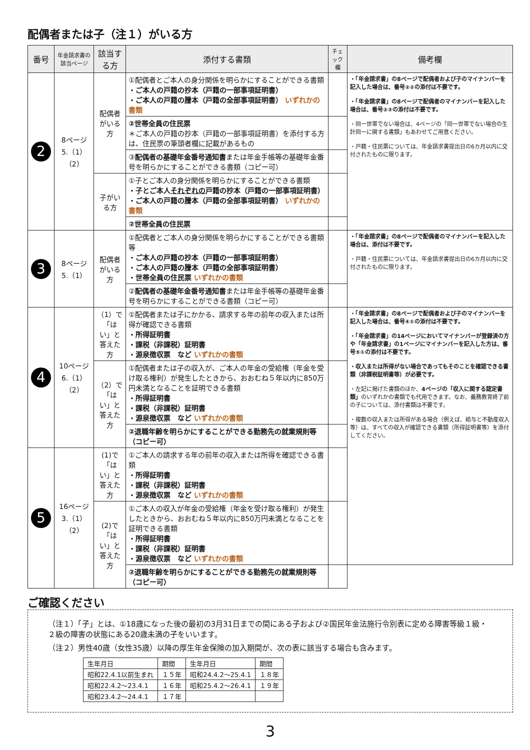配偶者または子（注１）がいる方
| 番号 | 年金請求書の該当ページ | 該当する方 | 添付する書類 | チェック欄 | 備考欄 |
| --- | --- | --- | --- | --- | --- |
| 2 | 8ページ 5.（1） （2） | 配偶者 がいる方 | ①配偶者とご本人の身分関係を明らかにすることができる書類 ・ご本人の戸籍の抄本（戸籍の一部事項証明書） ・ご本人の戸籍の謄本（戸籍の全部事項証明書） いずれかの書類 | | ・「年金請求書」の8ページで配偶者および子のマイナンバーを記入した場合は、番号②②の添付は不要です。 ・「年金請求書」の8ページで配偶者のマイナンバーを記入した場合は、番号②③の添付は不要です。 ・同一世帯でない場合は、4ページの「同一世帯でない場合の生計同一に関する書類」もあわせてご用意ください。 ・戸籍・住民票については、年金請求書提出日の6カ月以内に交付されたものに限ります。 |
| | | | ②世帯全員の住民票 ＊ご本人の戸籍の抄本（戸籍の一部事項証明書）を添付する方は、住民票の筆頭者欄に記載があるもの | | |
| | | | ③ 配偶者の基礎年金番号通知書 または年金手帳等の基礎年金番号を明らかにすることができる書類（コピー可） | | |
| | | 子がいる方 | ①子とご本人の身分関係を明らかにすることができる書類 ・子とご本人 それぞれの 戸籍の抄本（戸籍の一部事項証明書） ・ご本人の戸籍の謄本（戸籍の全部事項証明書） いずれかの書類 | | |
| | | | ②世帯全員の住民票 | | |
| 3 | 8ページ 5.（1） | 配偶者 がいる方 | ①配偶者とご本人の身分関係を明らかにすることができる書類等 ・ご本人の戸籍の抄本（戸籍の一部事項証明書） ・ご本人の戸籍の謄本（戸籍の全部事項証明書） ・世帯全員の住民票 いずれかの書類 | | ・「年金請求書」の8ページで配偶者のマイナンバーを記入した場合は、添付は不要です。 ・戸籍・住民票については、年金請求書提出日の6カ月以内に交付されたものに限ります。 |
| | | | ② 配偶者の基礎年金番号通知書 または年金手帳等の基礎年金番号を明らかにすることができる書類（コピー可） | | |
| 4 | 10ページ 6.（1） （2） | （1）で 「はい」と 答えた方 | ①配偶者または子にかかる、請求する年の前年の収入または所得が確認できる書類 ・所得証明書 ・課税（非課税）証明書 ・源泉徴収票 など いずれかの書類 | | ・「年金請求書」の8ページで配偶者および子のマイナンバーを記入した場合は、番号④①の添付は不要です。 ・「年金請求書」の14ページにおいてマイナンバーが登録済の方や「年金請求書」の1ページにマイナンバーを記入した方は、番号⑤①の添付は不要です。 ・収入または所得がない場合であってもそのことを確認できる書類（非課税証明書等）が必要です。 ・左記に掲げた書類のほか、 4ページの「収入に関する認定書類」 のいずれかの書類でも代用できます。なお、義務教育終了前の子については、添付書類は不要です。 ・複数の収入または所得がある場合（例えば、給与と不動産収入等）は、すべての収入が確認できる書類（所得証明書等）を添付してください。 |
| | | （2）で 「はい」と 答えた方 | ①配偶者または子の収入が、ご本人の年金の受給権（年金を受け取る権利）が発生したときから、おおむね５年以内に850万円未満となることを証明できる書類 ・所得証明書 ・課税（非課税）証明書 ・源泉徴収票 など いずれかの書類 | | |
| | | | ②退職年齢を明らかにすることができる勤務先の就業規則等（コピー可） | | |
| 5 | 16ページ 3.（1） （2） | (1)で 「はい」と 答えた方 | ①ご本人の請求する年の前年の収入または所得を確認できる書類 ・所得証明書 ・課税（非課税）証明書 ・源泉徴収票 など いずれかの書類 | | |
| | | (2)で 「はい」と 答えた方 | ①ご本人の収入が年金の受給権（年金を受け取る権利）が発生したときから、おおむね５年以内に850万円未満となることを証明できる書類 ・所得証明書 ・課税（非課税）証明書 ・源泉徴収票 など いずれかの書類 | | |
| | | | ②退職年齢を明らかにすることができる勤務先の就業規則等（コピー可） | | |
ご確認ください
（注１）「子」とは、①18歳になった後の最初の3月31日までの間にある子および②国民年金法施行令別表に定める障害等級１級・２級の障害の状態にある20歳未満の子をいいます。
（注２）男性40歳（女性35歳）以降の厚生年金保険の加入期間が、次の表に該当する場合も含みます。
| 生年月日 | 期間 | 生年月日 | 期間 |
| 昭和22.4.1以前生まれ | １５年 | 昭和24.4.2～25.4.1 | １８年 |
| 昭和22.4.2～23.4.1 | １６年 | 昭和25.4.2～26.4.1 | １９年 |
| 昭和23.4.2～24.4.1 | １７年 | | |
3